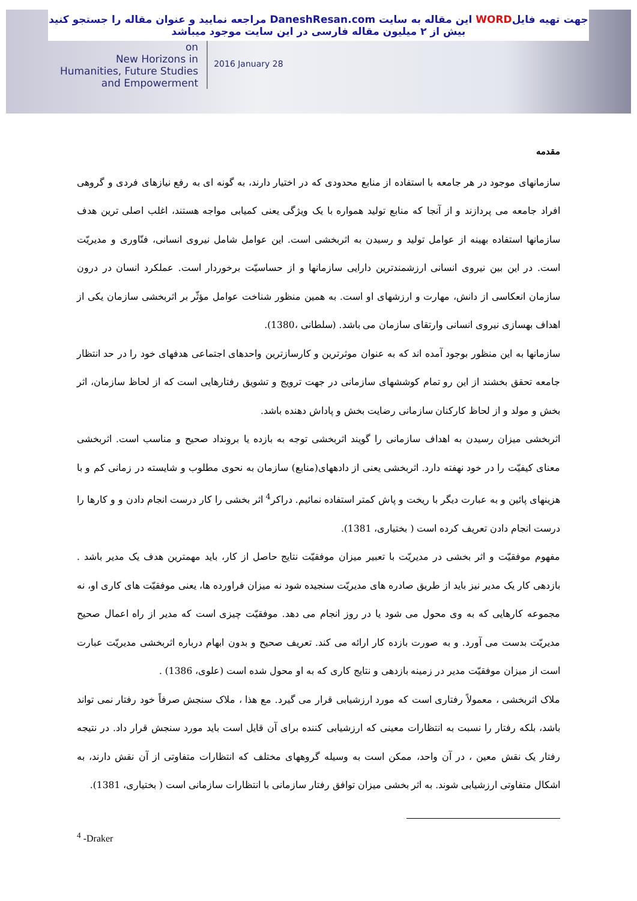جهت تهیه فایلWORD این مقاله به سایت DaneshResan.com مراجعه نمایید و عنوان مقاله را جستجو کنید
بیش از ۲ میلیون مقاله فارسی در این سایت موجود میباشد
on
New Horizons in
Humanities, Future Studies
and Empowerment
2016 January 28
مقدمه
سازمانهای موجود در هر جامعه با استفاده از منابع محدودی که در اختیار دارند، به گونه ای به رفع نیازهای فردی و گروهی افراد جامعه می پردازند و از آنجا که منابع تولید همواره با یک ویژگی یعنی کمیابی مواجه هستند، اغلب اصلی ترین هدف سازمانها استفاده بهینه از عوامل تولید و رسیدن به اثربخشی است. این عوامل شامل نیروی انسانی، فنّاوری و مدیریّت است. در این بین نیروی انسانی ارزشمندترین دارایی سازمانها و از حساسیّت برخوردار است. عملکرد انسان در درون سازمان انعکاسی از دانش، مهارت و ارزشهای او است. به همین منظور شناخت عوامل مؤثّر بر اثربخشی سازمان یکی از اهداف بهسازی نیروی انسانی وارتقای سازمان می باشد. (سلطانی ،1380).
سازمانها به این منظور بوجود آمده اند که به عنوان موثرترین و کارسازترین واحدهای اجتماعی هدفهای خود را در حد انتظار جامعه تحقق بخشند از این رو تمام کوششهای سازمانی در جهت ترویج و تشویق رفتارهایی است که از لحاظ سازمان، اثر بخش و مولد و از لحاظ کارکنان سازمانی رضایت بخش و پاداش دهنده باشد.
اثربخشی میزان رسیدن به اهداف سازمانی را گویند اثربخشی توجه به بازده یا برونداد صحیح و مناسب است. اثربخشی معنای کیفیّت را در خود نهفته دارد. اثربخشی یعنی از دادههای(منابع) سازمان به نحوی مطلوب و شایسته در زمانی کم و با هزینهای پائین و به عبارت دیگر با ریخت و پاش کمتر استفاده نمائیم. دراکر<sup>4</sup> اثر بخشی را کار درست انجام دادن و و کارها را درست انجام دادن تعریف کرده است ( بختیاری، 1381).
مفهوم موفقیّت و اثر بخشی در مدیریّت با تعبیر میزان موفقیّت نتایج حاصل از کار، باید مهمترین هدف یک مدیر باشد . بازدهی کار یک مدیر نیز باید از طریق صادره های مدیریّت سنجیده شود نه میزان فراورده ها، یعنی موفقیّت های کاری او، نه مجموعه کارهایی که به وی محول می شود یا در روز انجام می دهد. موفقیّت چیزی است که مدیر از راه اعمال صحیح مدیریّت بدست می آورد. و به صورت بازده کار ارائه می کند. تعریف صحیح و بدون ابهام درباره اثربخشی مدیریّت عبارت است از میزان موفقیّت مدیر در زمینه بازدهی و نتایج کاری که به او محول شده است (علوی، 1386) .
ملاک اثربخشی ، معمولاً رفتاری است که مورد ارزشیابی قرار می گیرد. مع هذا ، ملاک سنجش صرفاً خود رفتار نمی تواند باشد، بلکه رفتار را نسبت به انتظارات معینی که ارزشیابی کننده برای آن قایل است باید مورد سنجش قرار داد. در نتیجه رفتار یک نقش معین ، در آن واحد، ممکن است به وسیله گروههای مختلف که انتظارات متفاوتی از آن نقش دارند، به اشکال متفاوتی ارزشیابی شوند. به اثر بخشی میزان توافق رفتار سازمانی با انتظارات سازمانی است ( بختیاری، 1381).
<sup>4</sup> -Draker